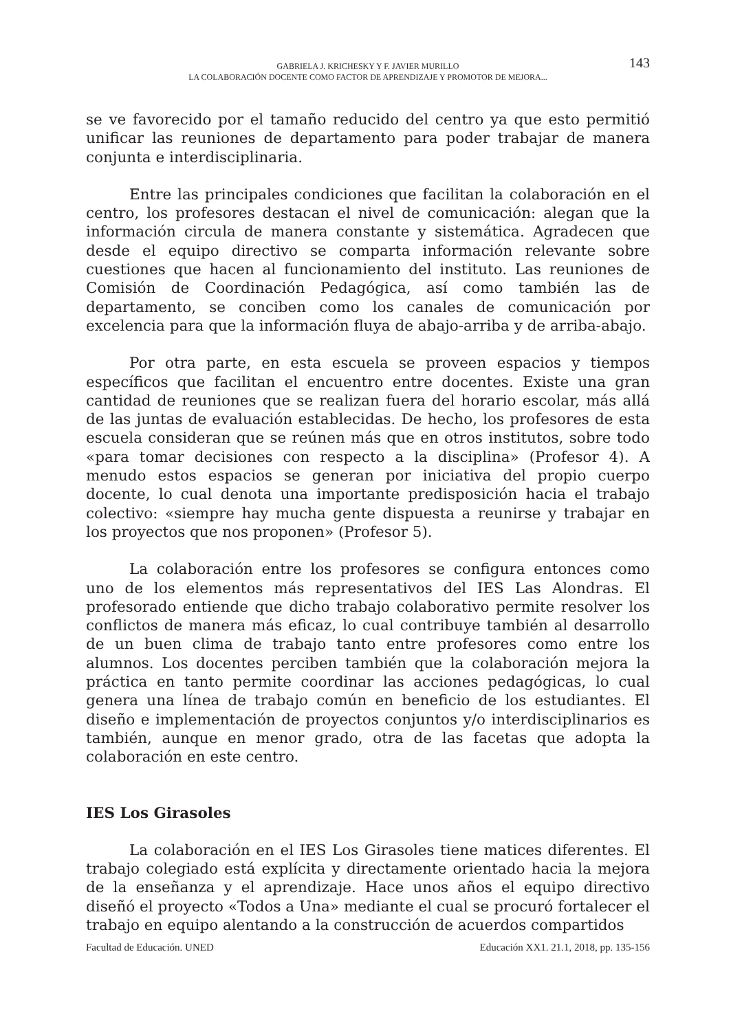GABRIELA J. KRICHESKY Y F. JAVIER MURILLO
LA COLABORACIÓN DOCENTE COMO FACTOR DE APRENDIZAJE Y PROMOTOR DE MEJORA...
143
se ve favorecido por el tamaño reducido del centro ya que esto permitió unificar las reuniones de departamento para poder trabajar de manera conjunta e interdisciplinaria.
Entre las principales condiciones que facilitan la colaboración en el centro, los profesores destacan el nivel de comunicación: alegan que la información circula de manera constante y sistemática. Agradecen que desde el equipo directivo se comparta información relevante sobre cuestiones que hacen al funcionamiento del instituto. Las reuniones de Comisión de Coordinación Pedagógica, así como también las de departamento, se conciben como los canales de comunicación por excelencia para que la información fluya de abajo-arriba y de arriba-abajo.
Por otra parte, en esta escuela se proveen espacios y tiempos específicos que facilitan el encuentro entre docentes. Existe una gran cantidad de reuniones que se realizan fuera del horario escolar, más allá de las juntas de evaluación establecidas. De hecho, los profesores de esta escuela consideran que se reúnen más que en otros institutos, sobre todo «para tomar decisiones con respecto a la disciplina» (Profesor 4). A menudo estos espacios se generan por iniciativa del propio cuerpo docente, lo cual denota una importante predisposición hacia el trabajo colectivo: «siempre hay mucha gente dispuesta a reunirse y trabajar en los proyectos que nos proponen» (Profesor 5).
La colaboración entre los profesores se configura entonces como uno de los elementos más representativos del IES Las Alondras. El profesorado entiende que dicho trabajo colaborativo permite resolver los conflictos de manera más eficaz, lo cual contribuye también al desarrollo de un buen clima de trabajo tanto entre profesores como entre los alumnos. Los docentes perciben también que la colaboración mejora la práctica en tanto permite coordinar las acciones pedagógicas, lo cual genera una línea de trabajo común en beneficio de los estudiantes. El diseño e implementación de proyectos conjuntos y/o interdisciplinarios es también, aunque en menor grado, otra de las facetas que adopta la colaboración en este centro.
IES Los Girasoles
La colaboración en el IES Los Girasoles tiene matices diferentes. El trabajo colegiado está explícita y directamente orientado hacia la mejora de la enseñanza y el aprendizaje. Hace unos años el equipo directivo diseñó el proyecto «Todos a Una» mediante el cual se procuró fortalecer el trabajo en equipo alentando a la construcción de acuerdos compartidos
Facultad de Educación. UNED Educación XX1. 21.1, 2018, pp. 135-156